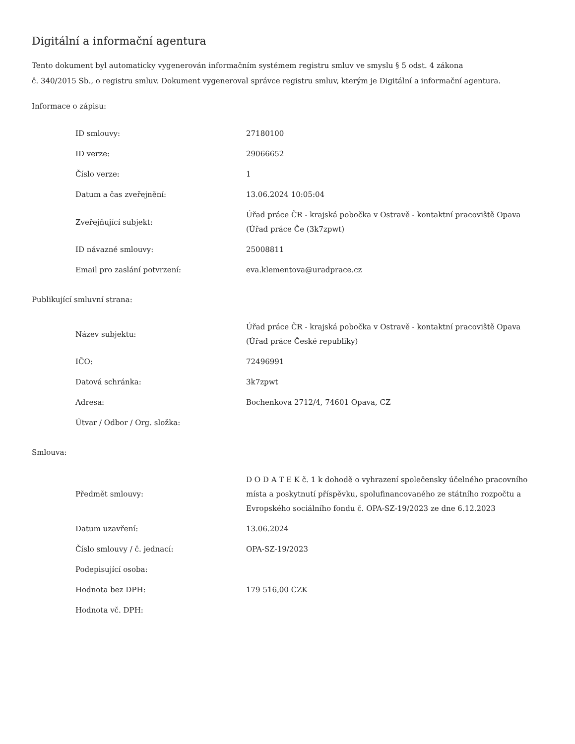Digitální a informační agentura
Tento dokument byl automaticky vygenerován informačním systémem registru smluv ve smyslu § 5 odst. 4 zákona
č. 340/2015 Sb., o registru smluv. Dokument vygeneroval správce registru smluv, kterým je Digitální a informační agentura.
Informace o zápisu:
| ID smlouvy: | 27180100 |
| ID verze: | 29066652 |
| Číslo verze: | 1 |
| Datum a čas zveřejnění: | 13.06.2024 10:05:04 |
| Zveřejňující subjekt: | Úřad práce ČR - krajská pobočka v Ostravě - kontaktní pracoviště Opava (Úřad práce Če (3k7zpwt) |
| ID návazné smlouvy: | 25008811 |
| Email pro zaslání potvrzení: | eva.klementova@uradprace.cz |
Publikující smluvní strana:
| Název subjektu: | Úřad práce ČR - krajská pobočka v Ostravě - kontaktní pracoviště Opava (Úřad práce České republiky) |
| IČO: | 72496991 |
| Datová schránka: | 3k7zpwt |
| Adresa: | Bochenkova 2712/4, 74601 Opava, CZ |
| Útvar / Odbor / Org. složka: | |
Smlouva:
| Předmět smlouvy: | D O D A T E K č. 1 k dohodě o vyhrazení společensky účelného pracovního místa a poskytnutí příspěvku, spolufinancovaného ze státního rozpočtu a Evropského sociálního fondu č. OPA-SZ-19/2023 ze dne 6.12.2023 |
| Datum uzavření: | 13.06.2024 |
| Číslo smlouvy / č. jednací: | OPA-SZ-19/2023 |
| Podepisující osoba: | |
| Hodnota bez DPH: | 179 516,00 CZK |
| Hodnota vč. DPH: | |